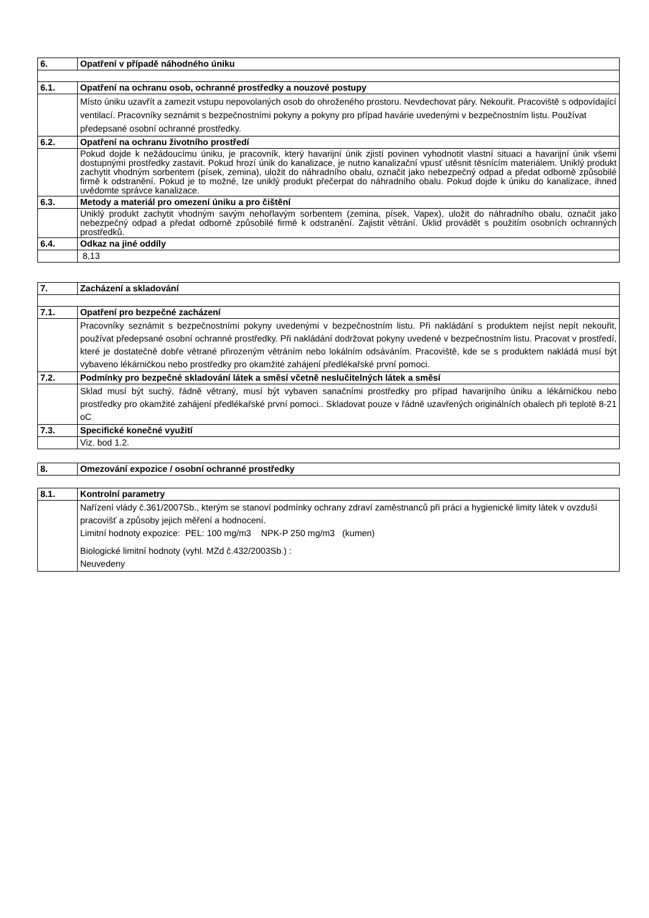| 6. | Opatření v případě náhodného úniku |
| 6.1. | Opatření na ochranu osob, ochranné prostředky a nouzové postupy |
| | Místo úniku uzavřít a zamezit vstupu nepovolaných osob do ohroženého prostoru. Nevdechovat páry. Nekouřit. Pracoviště s odpovídající ventilací. Pracovníky seznámit s bezpečnostními pokyny a pokyny pro případ havárie uvedenými v bezpečnostním listu. Používat předepsané osobní ochranné prostředky. |
| 6.2. | Opatření na ochranu životního prostředí |
| | Pokud dojde k nežádoucímu úniku, je pracovník, který havarijní únik zjistí povinen vyhodnotit vlastní situaci a havarijní únik všemi dostupnými prostředky zastavit. Pokud hrozí únik do kanalizace, je nutno kanalizační vpusť utěsnit těsnícím materiálem. Uniklý produkt zachytit vhodným sorbentem (písek, zemina), uložit do náhradního obalu, označit jako nebezpečný odpad a předat odborně způsobilé firmě k odstranění. Pokud je to možné, lze uniklý produkt přečerpat do náhradního obalu. Pokud dojde k úniku do kanalizace, ihned uvědomte správce kanalizace. |
| 6.3. | Metody a materiál pro omezení úniku a pro čištění |
| | Uniklý produkt zachytit vhodným savým nehořlavým sorbentem (zemina, písek, Vapex), uložit do náhradního obalu, označit jako nebezpečný odpad a předat odborně způsobilé firmě k odstranění. Zajistit větrání. Úklid provádět s použitím osobních ochranných prostředků. |
| 6.4. | Odkaz na jiné oddíly |
| | 8,13 |
| 7. | Zacházení a skladování |
| 7.1. | Opatření pro bezpečné zacházení |
| | Pracovníky seznámit s bezpečnostními pokyny uvedenými v bezpečnostním listu. Při nakládání s produktem nejíst nepít nekouřit, používat předepsané osobní ochranné prostředky. Při nakládání dodržovat pokyny uvedené v bezpečnostním listu. Pracovat v prostředí, které je dostatečně dobře větrané přirozeným větráním nebo lokálním odsáváním. Pracoviště, kde se s produktem nakládá musí být vybaveno lékárničkou nebo prostředky pro okamžité zahájení předlékařské první pomoci. |
| 7.2. | Podmínky pro bezpečné skladování látek a směsí včetně neslučitelných látek a směsí |
| | Sklad musí být suchý, řádně větraný, musí být vybaven sanačními prostředky pro případ havarijního úniku a lékárničkou nebo prostředky pro okamžité zahájení předlékařské první pomoci.. Skladovat pouze v řádně uzavřených originálních obalech při teplotě 8-21 oC |
| 7.3. | Specifické konečné využití |
| | Viz. bod 1.2. |
| 8. | Omezování expozice / osobní ochranné prostředky |
| 8.1. | Kontrolní parametry |
| | Nařízení vlády č.361/2007Sb., kterým se stanoví podmínky ochrany zdraví zaměstnanců při práci a hygienické limity látek v ovzduší pracovišť a způsoby jejich měření a hodnocení. Limitní hodnoty expozice: PEL: 100 mg/m3 NPK-P 250 mg/m3 (kumen) Biologické limitní hodnoty (vyhl. MZd č.432/2003Sb.) : Neuvedeny |